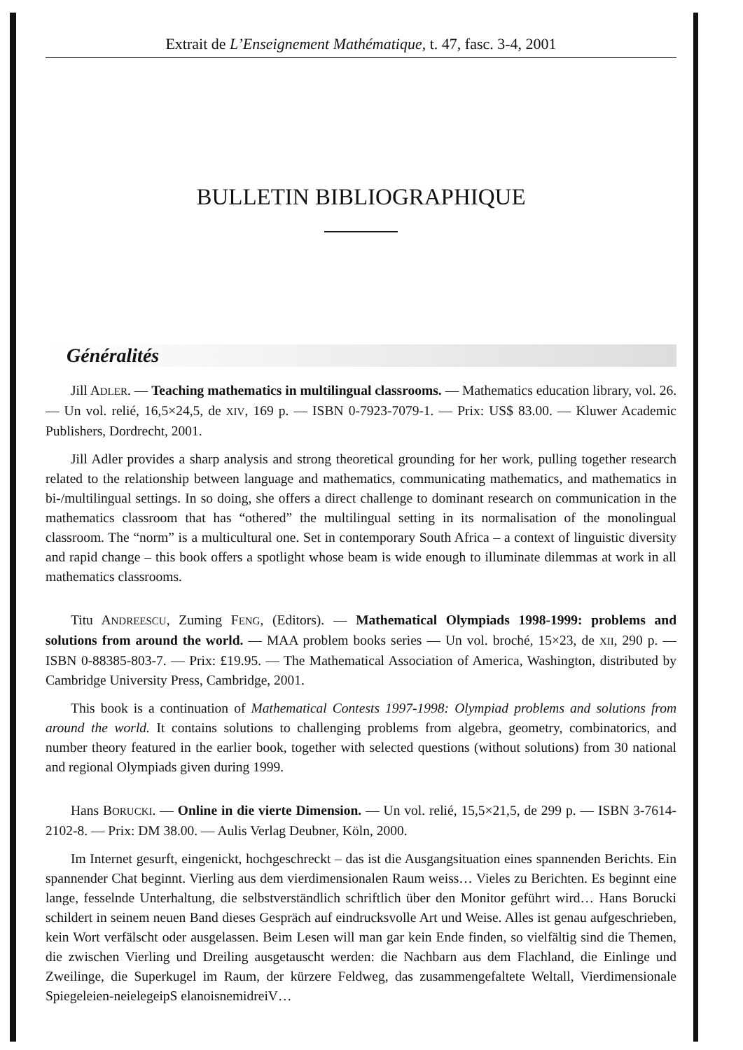Extrait de L’Enseignement Mathématique, t. 47, fasc. 3-4, 2001
BULLETIN BIBLIOGRAPHIQUE
Généralités
Jill ADLER. — Teaching mathematics in multilingual classrooms. — Mathematics education library, vol. 26. — Un vol. relié, 16,5×24,5, de XIV, 169 p. — ISBN 0-7923-7079-1. — Prix: US$ 83.00. — Kluwer Academic Publishers, Dordrecht, 2001.
Jill Adler provides a sharp analysis and strong theoretical grounding for her work, pulling together research related to the relationship between language and mathematics, communicating mathematics, and mathematics in bi-/multilingual settings. In so doing, she offers a direct challenge to dominant research on communication in the mathematics classroom that has “othered” the multilingual setting in its normalisation of the monolingual classroom. The “norm” is a multicultural one. Set in contemporary South Africa – a context of linguistic diversity and rapid change – this book offers a spotlight whose beam is wide enough to illuminate dilemmas at work in all mathematics classrooms.
Titu ANDREESCU, Zuming FENG, (Editors). — Mathematical Olympiads 1998-1999: problems and solutions from around the world. — MAA problem books series — Un vol. broché, 15×23, de XII, 290 p. — ISBN 0-88385-803-7. — Prix: £19.95. — The Mathematical Association of America, Washington, distributed by Cambridge University Press, Cambridge, 2001.
This book is a continuation of Mathematical Contests 1997-1998: Olympiad problems and solutions from around the world. It contains solutions to challenging problems from algebra, geometry, combinatorics, and number theory featured in the earlier book, together with selected questions (without solutions) from 30 national and regional Olympiads given during 1999.
Hans BORUCKI. — Online in die vierte Dimension. — Un vol. relié, 15,5×21,5, de 299 p. — ISBN 3-7614-2102-8. — Prix: DM 38.00. — Aulis Verlag Deubner, Köln, 2000.
Im Internet gesurft, eingenickt, hochgeschreckt – das ist die Ausgangsituation eines spannenden Berichts. Ein spannender Chat beginnt. Vierling aus dem vierdimensionalen Raum weiss… Vieles zu Berichten. Es beginnt eine lange, fesselnde Unterhaltung, die selbstverständlich schriftlich über den Monitor geführt wird… Hans Borucki schildert in seinem neuen Band dieses Gespräch auf eindrucksvolle Art und Weise. Alles ist genau aufgeschrieben, kein Wort verfälscht oder ausgelassen. Beim Lesen will man gar kein Ende finden, so vielfältig sind die Themen, die zwischen Vierling und Dreiling ausgetauscht werden: die Nachbarn aus dem Flachland, die Einlinge und Zweilinge, die Superkugel im Raum, der kürzere Feldweg, das zusammengefaltete Weltall, Vierdimensionale Spiegeleien-neielegeipS elanoisnemidreiV…